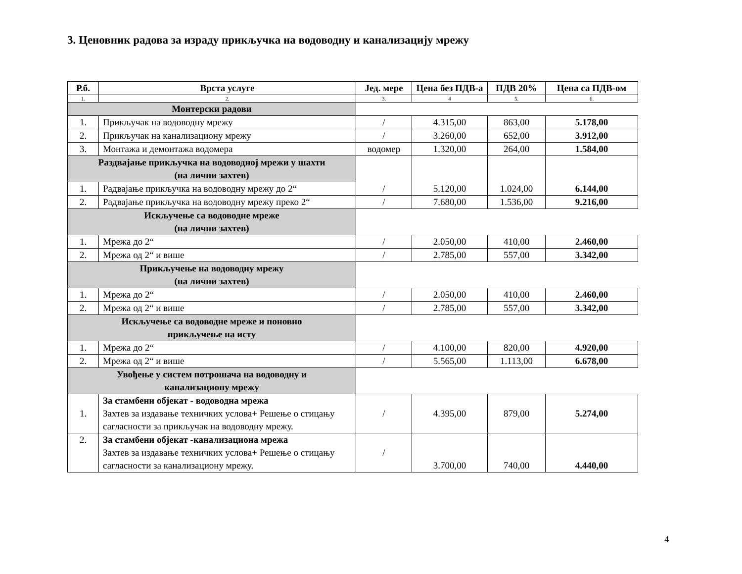3. Ценовник радова за израду прикључка на водоводну и канализацију мрежу
| Р.б. | Врста услуге | Јед. мере | Цена без ПДВ-а | ПДВ 20% | Цена са ПДВ-ом |
| --- | --- | --- | --- | --- | --- |
| 1. | 2. | 3. | 4 | 5. | 6. |
| Монтерски радови | | | | | |
| 1. | Прикључак на водоводну мрежу | / | 4.315,00 | 863,00 | 5.178,00 |
| 2. | Прикључак на канализациону мрежу | / | 3.260,00 | 652,00 | 3.912,00 |
| 3. | Монтажа и демонтажа водомера | водомер | 1.320,00 | 264,00 | 1.584,00 |
| Раздвајање прикључка на водоводној мрежи у шахти (на лични захтев) | | / | 5.120,00 | 1.024,00 | 6.144,00 |
| 1. | Радвајање прикључка на водоводну мрежу до 2“ | | | | |
| 2. | Радвајање прикључка на водоводну мрежу преко 2“ | / | 7.680,00 | 1.536,00 | 9.216,00 |
| Искључење са водоводне мреже (на лични захтев) | | | | | |
| 1. | Мрежа до 2“ | / | 2.050,00 | 410,00 | 2.460,00 |
| 2. | Мрежа од 2“ и више | / | 2.785,00 | 557,00 | 3.342,00 |
| Прикључење на водоводну мрежу (на лични захтев) | | | | | |
| 1. | Мрежа до 2“ | / | 2.050,00 | 410,00 | 2.460,00 |
| 2. | Мрежа од 2“ и више | / | 2.785,00 | 557,00 | 3.342,00 |
| Искључење са водоводне мреже и поновно прикључење на исту | | | | | |
| 1. | Мрежа до 2“ | / | 4.100,00 | 820,00 | 4.920,00 |
| 2. | Мрежа од 2“ и више | / | 5.565,00 | 1.113,00 | 6.678,00 |
| Увођење у систем потрошача на водоводну и канализациону мрежу | | | | | |
| 1. | За стамбени објекат - водоводна мрежа Захтев за издавање техничких услова+ Решење о стицању сагласности за прикључак на водоводну мрежу. | / | 4.395,00 | 879,00 | 5.274,00 |
| 2. | За стамбени објекат -канализациона мрежа Захтев за издавање техничких услова+ Решење о стицању сагласности за канализациону мрежу. | / | 3.700,00 | 740,00 | 4.440,00 |
4